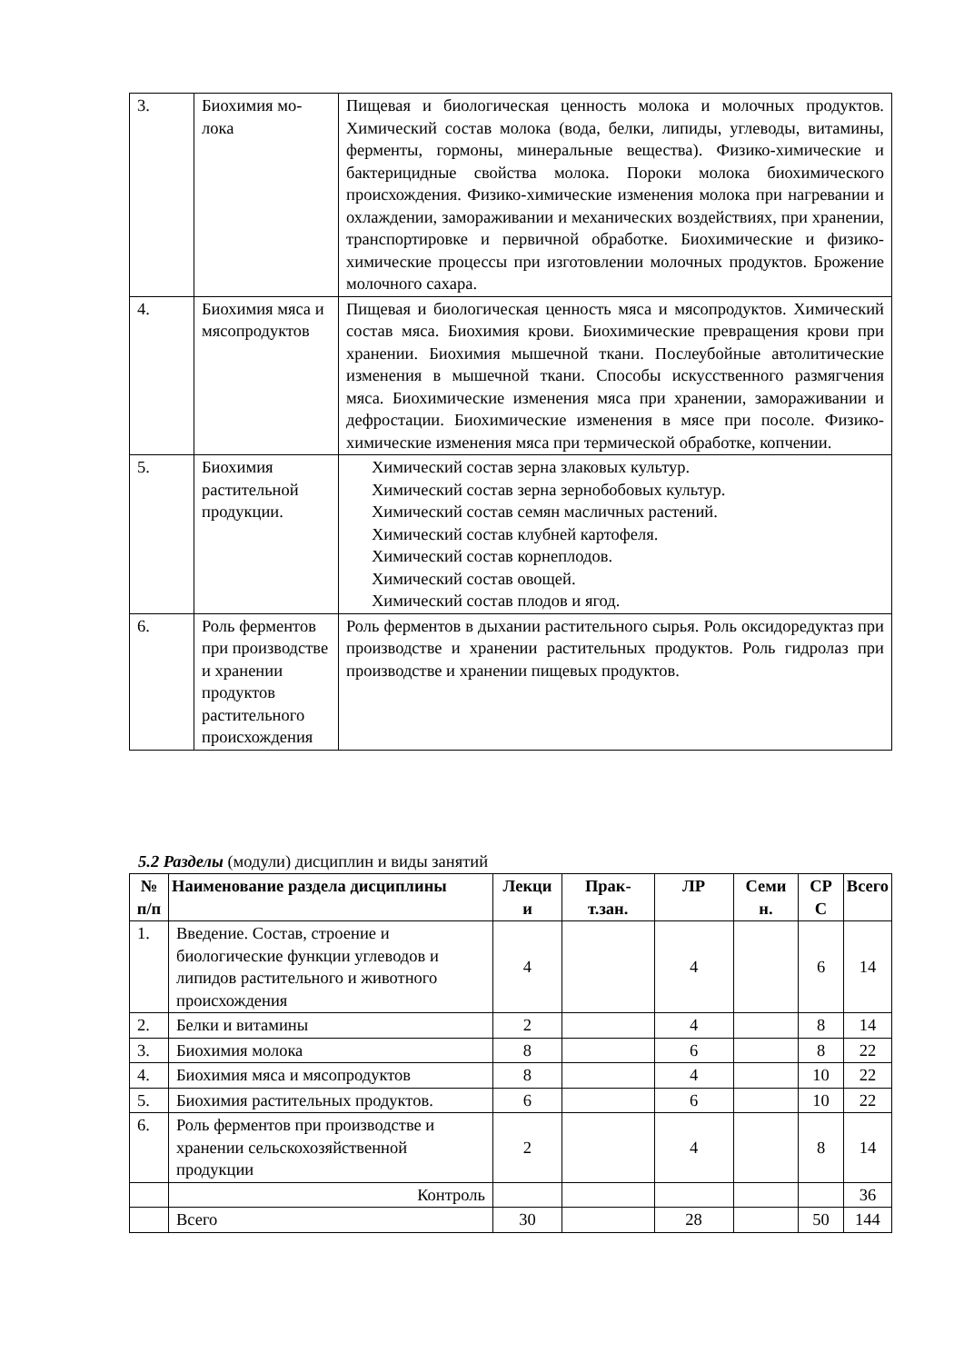| 3. | Биохимия мо- лока | Пищевая и биологическая ценность молока и молочных продуктов. Химический состав молока (вода, белки, липиды, углеводы, витамины, ферменты, гормоны, минеральные вещества). Физико-химические и бактерицидные свойства молока. Пороки молока биохимического происхождения. Физико-химические изменения молока при нагревании и охлаждении, замораживании и механических воздействиях, при хранении, транспортировке и первичной обработке. Биохимические и физико-химические процессы при изготовлении молочных продуктов. Брожение молочного сахара. |
| 4. | Биохимия мяса и мясопродуктов | Пищевая и биологическая ценность мяса и мясопродуктов. Химический состав мяса. Биохимия крови. Биохимические превращения крови при хранении. Биохимия мышечной ткани. Послеубойные автолитические изменения в мышечной ткани. Способы искусственного размягчения мяса. Биохимические изменения мяса при хранении, замораживании и дефростации. Биохимические изменения в мясе при посоле. Физико-химические изменения мяса при термической обработке, копчении. |
| 5. | Биохимия растительной продукции. | Химический состав зерна злаковых культур. Химический состав зерна зернобобовых культур. Химический состав семян масличных растений. Химический состав клубней картофеля. Химический состав корнеплодов. Химический состав овощей. Химический состав плодов и ягод. |
| 6. | Роль ферментов при производстве и хранении продуктов растительного происхождения | Роль ферментов в дыхании растительного сырья. Роль оксидоредуктаз при производстве и хранении растительных продуктов. Роль гидролаз при производстве и хранении пищевых продуктов. |
5.2 Разделы (модули) дисциплин и виды занятий
| № п/п | Наименование раздела дисциплины | Лекци и | Прак-т.зан. | ЛР | Семи н. | СР С | Всего |
| --- | --- | --- | --- | --- | --- | --- | --- |
| 1. | Введение. Состав, строение и биологические функции углеводов и липидов растительного и животного происхождения | 4 | | 4 | | 6 | 14 |
| 2. | Белки и витамины | 2 | | 4 | | 8 | 14 |
| 3. | Биохимия молока | 8 | | 6 | | 8 | 22 |
| 4. | Биохимия мяса и мясопродуктов | 8 | | 4 | | 10 | 22 |
| 5. | Биохимия растительных продуктов. | 6 | | 6 | | 10 | 22 |
| 6. | Роль ферментов при производстве и хранении сельскохозяйственной продукции | 2 | | 4 | | 8 | 14 |
| | Контроль | | | | | | 36 |
| | Всего | 30 | | 28 | | 50 | 144 |